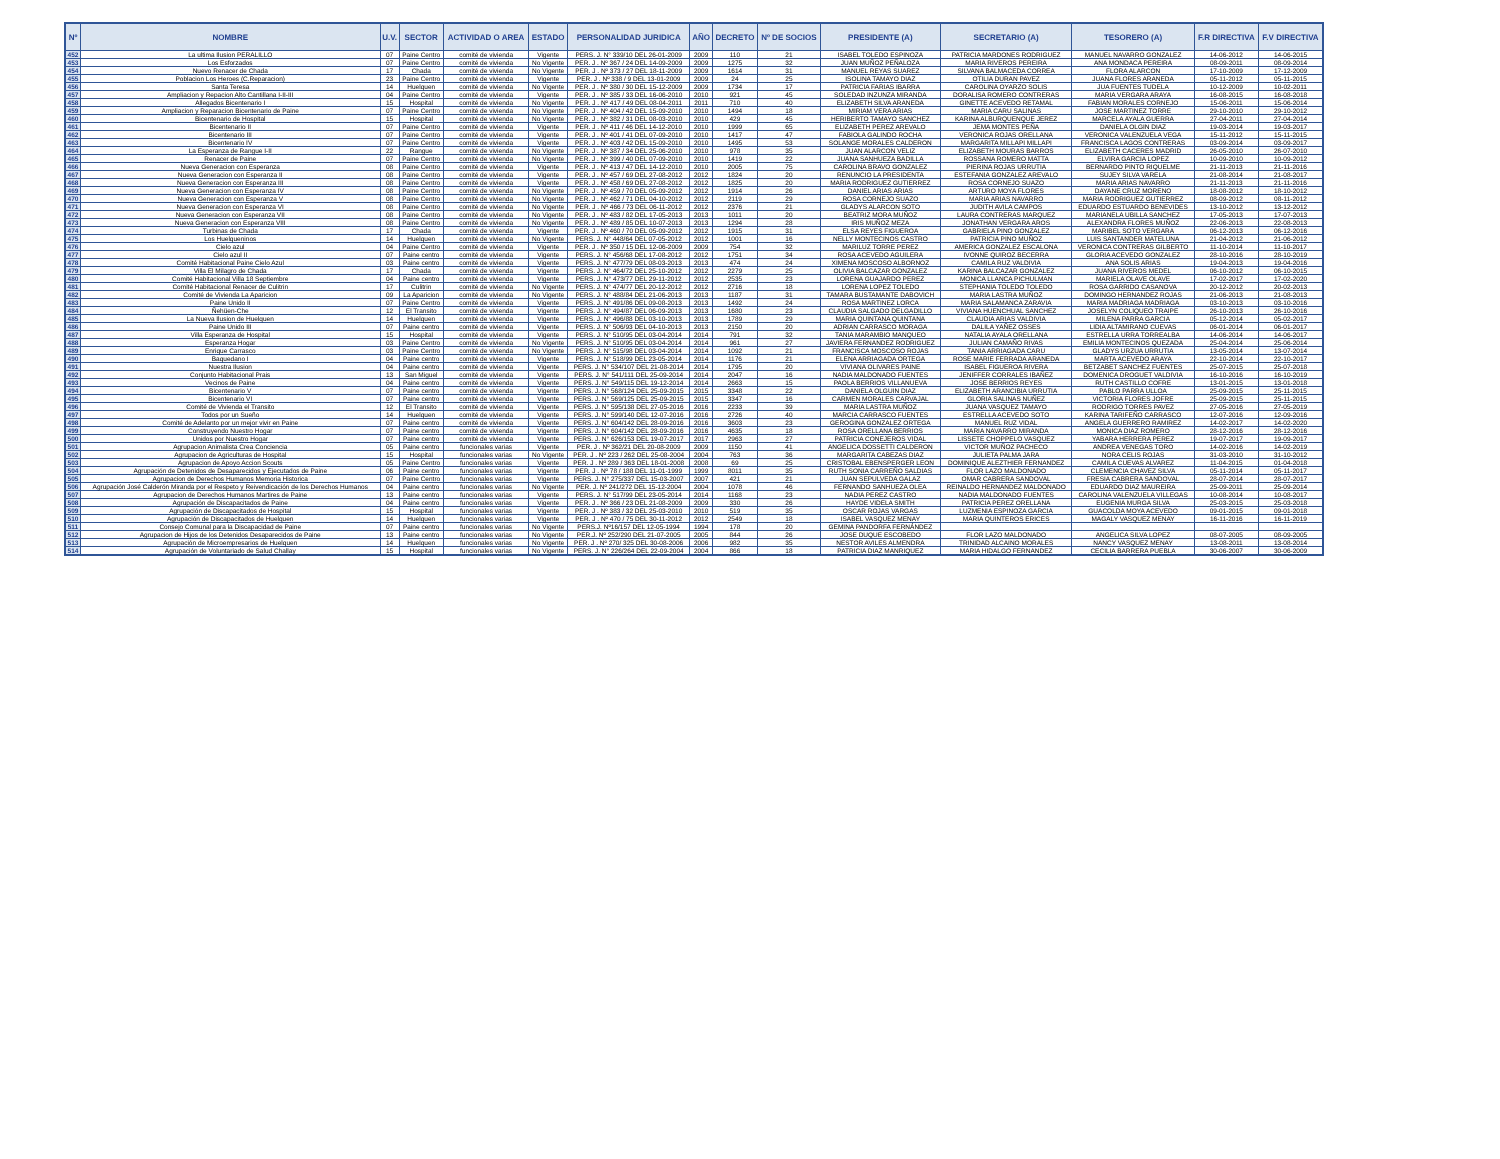| Nº | NOMBRE | U.V. | SECTOR | ACTIVIDAD O AREA | ESTADO | PERSONALIDAD JURIDICA | AÑO | DECRETO | Nº DE SOCIOS | PRESIDENTE (A) | SECRETARIO (A) | TESORERO (A) | F.R DIRECTIVA | F.V DIRECTIVA |
| --- | --- | --- | --- | --- | --- | --- | --- | --- | --- | --- | --- | --- | --- | --- |
| 452 | La ultima Ilusion PERALILLO | 07 | Paine Centro | comité de vivienda | Vigente | PERS. J. N° 339/10 DEL 26-01-2009 | 2009 | 110 | 21 | ISABEL TOLEDO ESPINOZA | PATRICIA MARDONES RODRIGUEZ | MANUEL NAVARRO GONZALEZ | 14-06-2012 | 14-06-2015 |
| 453 | Los Esforzados | 07 | Paine Centro | comité de vivienda | No Vigente | PER. J . Nº 367 / 24 DEL 14-09-2009 | 2009 | 1275 | 32 | JUAN MUÑOZ PEÑALOZA | MARIA RIVEROS PEREIRA | ANA MONDACA PEREIRA | 08-09-2011 | 08-09-2014 |
| 454 | Nuevo Renacer de Chada | 17 | Chada | comité de vivienda | No Vigente | PER. J . Nº 373 / 27 DEL 18-11-2009 | 2009 | 1614 | 31 | MANUEL REYAS SUAREZ | SILVANA BALMACEDA CORREA | FLORA ALARCON | 17-10-2009 | 17-12-2009 |
| 455 | Poblacion Los Heroes (C.Reparacion) | 23 | Paine Centro | comité de vivienda | Vigente | PER. J . Nº 338 / 9 DEL 13-01-2009 | 2009 | 24 | 25 | ISOLINA TAMAYO DIAZ | OTILIA DURAN PAVEZ | JUANA FLORES ARANEDA | 05-11-2012 | 05-11-2015 |
| 456 | Santa Teresa | 14 | Huelquen | comité de vivienda | No Vigente | PER. J . Nº 380 / 30 DEL 15-12-2009 | 2009 | 1734 | 17 | PATRICIA FARIAS IBARRA | CAROLINA OYARZO SOLIS | JUA FUENTES TUDELA | 10-12-2009 | 10-02-2011 |
| 457 | Ampliacion y Repacion Alto Cantillana I-II-III | 04 | Paine Centro | comité de vivienda | Vigente | PER. J . Nº 385 / 33 DEL 16-06-2010 | 2010 | 921 | 45 | SOLEDAD INZUNZA MIRANDA | DORALISA ROMERO CONTRERAS | MARIA VERGARA ARAYA | 16-08-2015 | 16-08-2018 |
| 458 | Allegados Bicentenario I | 15 | Hospital | comité de vivienda | No Vigente | PER. J . Nº 417 / 49 DEL 08-04-2011 | 2011 | 710 | 40 | ELIZABETH SILVA ARANEDA | GINETTE ACEVEDO RETAMAL | FABIAN MORALES CORNEJO | 15-06-2011 | 15-06-2014 |
| 459 | Ampliacion y Reparacion Bicentenario de Paine | 07 | Paine Centro | comité de vivienda | No Vigente | PER. J . Nº 404 / 42 DEL 15-09-2010 | 2010 | 1494 | 18 | MIRIAM VERA ARIAS | MARIA CARU SALINAS | JOSE MARTINEZ TORRE | 29-10-2010 | 29-10-2012 |
| 460 | Bicentenario de Hospital | 15 | Hospital | comité de vivienda | No Vigente | PER. J . Nº 382 / 31 DEL 08-03-2010 | 2010 | 429 | 45 | HERIBERTO TAMAYO SANCHEZ | KARINA ALBURQUENQUE JEREZ | MARCELA AYALA GUERRA | 27-04-2011 | 27-04-2014 |
| 461 | Bicentenario II | 07 | Paine Centro | comité de vivienda | Vigente | PER. J . Nº 411 / 46 DEL 14-12-2010 | 2010 | 1999 | 65 | ELIZABETH PEREZ AREVALO | JEMA MONTES PEÑA | DANIELA OLGIN DIAZ | 19-03-2014 | 19-03-2017 |
| 462 | Bicentenario III | 07 | Paine Centro | comité de vivienda | Vigente | PER. J . Nº 401 / 41 DEL 07-09-2010 | 2010 | 1417 | 47 | FABIOLA GALINDO ROCHA | VERONICA ROJAS ORELLANA | VERONICA VALENZUELA VEGA | 15-11-2012 | 15-11-2015 |
| 463 | Bicentenario IV | 07 | Paine Centro | comité de vivienda | Vigente | PER. J . Nº 403 / 42 DEL 15-09-2010 | 2010 | 1495 | 53 | SOLANGE MORALES CALDERON | MARGARITA MILLAPI MILLAPI | FRANCISCA LAGOS CONTRERAS | 03-09-2014 | 03-09-2017 |
| 464 | La Esperanza de Rangue I-II | 22 | Rangue | comité de vivienda | No Vigente | PER. J . Nº 387 / 34 DEL 25-06-2010 | 2010 | 978 | 35 | JUAN ALARCON VELIZ | ELIZABETH MOURAS BARROS | ELIZABETH CACERES MADRID | 26-05-2010 | 26-07-2010 |
| 465 | Renacer de Paine | 07 | Paine Centro | comité de vivienda | No Vigente | PER. J . Nº 399 / 40 DEL 07-09-2010 | 2010 | 1419 | 22 | JUANA SANHUEZA BADILLA | ROSSANA ROMERO MATTA | ELVIRA GARCIA LOPEZ | 10-09-2010 | 10-09-2012 |
| 466 | Nueva Generacion con Esperanza | 08 | Paine Centro | comité de vivienda | Vigente | PER. J . Nº 413 / 47 DEL 14-12-2010 | 2010 | 2005 | 75 | CAROLINA BRAVO GONZALEZ | PIERINA ROJAS URRUTIA | BERNARDO PINTO RIQUELME | 21-11-2013 | 21-11-2016 |
| 467 | Nueva Generacion con Esperanza II | 08 | Paine Centro | comité de vivienda | Vigente | PER. J . Nº 457 / 69 DEL 27-08-2012 | 2012 | 1824 | 20 | RENUNCIO LA PRESIDENTA | ESTEFANIA GONZALEZ AREVALO | SUJEY SILVA VARELA | 21-08-2014 | 21-08-2017 |
| 468 | Nueva Generacion con Esperanza III | 08 | Paine Centro | comité de vivienda | Vigente | PER. J . Nº 458 / 69 DEL 27-08-2012 | 2012 | 1825 | 20 | MARIA RODRIGUEZ GUTIERREZ | ROSA CORNEJO SUAZO | MARIA ARIAS NAVARRO | 21-11-2013 | 21-11-2016 |
| 469 | Nueva Generacion con Esperanza IV | 08 | Paine Centro | comité de vivienda | No Vigente | PER. J . Nº 459 / 70 DEL 05-09-2012 | 2012 | 1914 | 26 | DANIEL ARIAS ARIAS | ARTURO MOYA FLORES | DAYANE CRUZ MORENO | 18-08-2012 | 18-10-2012 |
| 470 | Nueva Generacion con Esperanza V | 08 | Paine Centro | comité de vivienda | No Vigente | PER. J . Nº 462 / 71 DEL 04-10-2012 | 2012 | 2119 | 29 | ROSA CORNEJO SUAZO | MARIA ARIAS NAVARRO | MARIA RODRIGUEZ GUTIERREZ | 08-09-2012 | 08-11-2012 |
| 471 | Nueva Generacion con Esperanza VI | 08 | Paine Centro | comité de vivienda | No Vigente | PER. J . Nº 466 / 73 DEL 06-11-2012 | 2012 | 2376 | 21 | GLADYS ALARCON SOTO | JUDITH AVILA CAMPOS | EDUARDO ESTUARDO BENEVIDES | 13-10-2012 | 13-12-2012 |
| 472 | Nueva Generacion con Esperanza VII | 08 | Paine Centro | comité de vivienda | No Vigente | PER. J . Nº 483 / 82 DEL 17-05-2013 | 2013 | 1011 | 20 | BEATRIZ MORA MUÑOZ | LAURA CONTRERAS MARQUEZ | MARIANELA UBILLA SANCHEZ | 17-05-2013 | 17-07-2013 |
| 473 | Nueva Generacion con Esperanza VIII | 08 | Paine Centro | comité de vivienda | No Vigente | PER. J . Nº 489 / 85 DEL 10-07-2013 | 2013 | 1294 | 28 | IRIS MUÑOZ MEZA | JONATHAN VERGARA AROS | ALEXANDRA FLORES MUÑOZ | 22-06-2013 | 22-08-2013 |
| 474 | Turbinas de Chada | 17 | Chada | comité de vivienda | Vigente | PER. J . Nº 460 / 70 DEL 05-09-2012 | 2012 | 1915 | 31 | ELSA REYES FIGUEROA | GABRIELA PINO GONZALEZ | MARIBEL SOTO VERGARA | 06-12-2013 | 06-12-2016 |
| 475 | Los Huelqueninos | 14 | Huelquen | comité de vivienda | No Vigente | PERS. J. N° 448/64 DEL 07-05-2012 | 2012 | 1001 | 16 | NELLY MONTECINOS CASTRO | PATRICIA PINO MUÑOZ | LUIS SANTANDER MATELUNA | 21-04-2012 | 21-06-2012 |
| 476 | Cielo azul | 04 | Paine Centro | comité de vivienda | Vigente | PER. J . Nº 350 / 15 DEL 12-06-2009 | 2009 | 754 | 32 | MARILUZ TORRE PEREZ | AMERICA GONZALEZ ESCALONA | VERONICA CONTRERAS GILBERTO | 11-10-2014 | 11-10-2017 |
| 477 | Cielo azul II | 07 | Paine centro | comité de vivienda | Vigente | PERS. J. N° 456/68 DEL 17-08-2012 | 2012 | 1751 | 34 | ROSA ACEVEDO AGUILERA | IVONNE QUIROZ BECERRA | GLORIA ACEVEDO GONZALEZ | 28-10-2016 | 28-10-2019 |
| 478 | Comité Habitacional Paine Cielo Azul | 03 | Paine centro | comité de vivienda | Vigente | PERS. J. N° 477/79 DEL 08-03-2013 | 2013 | 474 | 24 | XIMENA MOSCOSO ALBORNOZ | CAMILA RUZ VALDIVIA | ANA SOLIS ARIAS | 19-04-2013 | 19-04-2016 |
| 479 | Villa El Milagro de Chada | 17 | Chada | comité de vivienda | Vigente | PERS. J. N° 464/72 DEL 25-10-2012 | 2012 | 2279 | 25 | OLIVIA BALCAZAR GONZALEZ | KARINA BALCAZAR GONZALEZ | JUANA RIVEROS MEDEL | 06-10-2012 | 06-10-2015 |
| 480 | Comité Habitacional Villa 18 Septiembre | 04 | Paine centro | comité de vivienda | Vigente | PERS. J. N° 473/77 DEL 29-11-2012 | 2012 | 2535 | 23 | LORENA GUAJARDO PEREZ | MONICA LLANCA PICHULMAN | MARIELA OLAVE OLAVE | 17-02-2017 | 17-02-2020 |
| 481 | Comité Habitacional Renacer de Culitrin | 17 | Culitrin | comité de vivienda | No Vigente | PERS. J. N° 474/77 DEL 20-12-2012 | 2012 | 2716 | 18 | LORENA LOPEZ TOLEDO | STEPHANIA TOLEDO TOLEDO | ROSA GARRIDO CASANOVA | 20-12-2012 | 20-02-2013 |
| 482 | Comité de Vivienda La Aparicion | 09 | La Aparicion | comité de vivienda | No Vigente | PERS. J. N° 488/84 DEL 21-06-2013 | 2013 | 1187 | 31 | TAMARA BUSTAMANTE DABOVICH | MARIA LASTRA MUÑOZ | DOMINGO HERNANDEZ ROJAS | 21-06-2013 | 21-08-2013 |
| 483 | Paine Unido II | 07 | Paine Centro | comité de vivienda | Vigente | PERS. J. N° 491/86 DEL 09-08-2013 | 2013 | 1492 | 24 | ROSA MARTINEZ LORCA | MARIA SALAMANCA ZARAVIA | MARIA MADRIAGA MADRIAGA | 03-10-2013 | 03-10-2016 |
| 484 | Ñehüen-Che | 12 | El Transito | comité de vivienda | Vigente | PERS. J. N° 494/87 DEL 06-09-2013 | 2013 | 1680 | 23 | CLAUDIA SALGADO DELGADILLO | VIVIANA HUENCHUAL SANCHEZ | JOSELYN COLIQUEO TRAIPE | 26-10-2013 | 26-10-2016 |
| 485 | La Nueva Ilusion de Huelquen | 14 | Huelquen | comité de vivienda | Vigente | PERS. J. N° 496/88 DEL 03-10-2013 | 2013 | 1789 | 29 | MARIA QUINTANA QUINTANA | CLAUDIA ARIAS VALDIVIA | MILENA PARRA GARCIA | 05-12-2014 | 05-02-2017 |
| 486 | Paine Unido III | 07 | Paine centro | comité de vivienda | Vigente | PERS. J. N° 506/93 DEL 04-10-2013 | 2013 | 2150 | 20 | ADRIAN CARRASCO MORAGA | DALILA YAÑEZ OSSES | LIDIA ALTAMIRANO CUEVAS | 06-01-2014 | 06-01-2017 |
| 487 | Villa Esperanza de Hospital | 15 | Hospital | comité de vivienda | Vigente | PERS. J. N° 510/95 DEL 03-04-2014 | 2014 | 791 | 32 | TANIA MARAMBIO MANQUEO | NATALIA AYALA ORELLANA | ESTRELLA URRA TORREALBA | 14-06-2014 | 14-06-2017 |
| 488 | Esperanza Hogar | 03 | Paine Centro | comité de vivienda | No Vigente | PERS. J. N° 510/95 DEL 03-04-2014 | 2014 | 961 | 27 | JAVIERA FERNANDEZ RODRIGUEZ | JULIAN CAMAÑO RIVAS | EMILIA MONTECINOS QUEZADA | 25-04-2014 | 25-06-2014 |
| 489 | Enrique Carrasco | 03 | Paine Centro | comité de vivienda | No Vigente | PERS. J. N° 515/98 DEL 03-04-2014 | 2014 | 1092 | 21 | FRANCISCA MOSCOSO ROJAS | TANIA ARRIAGADA CARU | GLADYS URZUA URRUTIA | 13-05-2014 | 13-07-2014 |
| 490 | Baquedano I | 04 | Paine centro | comité de vivienda | Vigente | PERS. J. N° 518/99 DEL 23-05-2014 | 2014 | 1176 | 21 | ELENA ARRIAGADA ORTEGA | ROSE MARIE FERRADA ARANEDA | MARTA ACEVEDO ARAYA | 22-10-2014 | 22-10-2017 |
| 491 | Nuestra Ilusion | 04 | Paine centro | comité de vivienda | Vigente | PERS. J. N° 534/107 DEL 21-08-2014 | 2014 | 1795 | 20 | VIVIANA OLIVARES PAINE | ISABEL FIGUEROA RIVERA | BETZABET SANCHEZ FUENTES | 25-07-2015 | 25-07-2018 |
| 492 | Conjunto Habitacional Prais | 13 | San Miguel | comité de vivienda | Vigente | PERS. J. N° 541/111 DEL 25-09-2014 | 2014 | 2047 | 16 | NADIA MALDONADO FUENTES | JENIFFER CORRALES IBAÑEZ | DOMENICA DROGUET VALDIVIA | 16-10-2016 | 16-10-2019 |
| 493 | Vecinos de Paine | 04 | Paine centro | comité de vivienda | Vigente | PERS. J. N° 549/115 DEL 19-12-2014 | 2014 | 2663 | 15 | PAOLA BERRIOS VILLANUEVA | JOSE BERRIOS REYES | RUTH CASTILLO COFRE | 13-01-2015 | 13-01-2018 |
| 494 | Bicentenario V | 07 | Paine centro | comité de vivienda | Vigente | PERS. J. N° 568/124 DEL 25-09-2015 | 2015 | 3348 | 22 | DANIELA OLGUIN DIAZ | ELIZABETH ARANCIBIA URRUTIA | PABLO PARRA ULLOA | 25-09-2015 | 25-11-2015 |
| 495 | Bicentenario VI | 07 | Paine centro | comité de vivienda | Vigente | PERS. J. N° 569/125 DEL 25-09-2015 | 2015 | 3347 | 16 | CARMEN MORALES CARVAJAL | GLORIA SALINAS NUÑEZ | VICTORIA FLORES JOFRE | 25-09-2015 | 25-11-2015 |
| 496 | Comité de Vivienda el Transito | 12 | El Transito | comité de vivienda | Vigente | PERS. J. N° 595/138 DEL 27-05-2016 | 2016 | 2233 | 39 | MARIA LASTRA MUÑOZ | JUANA VASQUEZ TAMAYO | RODRIGO TORRES PAVEZ | 27-05-2016 | 27-05-2019 |
| 497 | Todos por un Sueño | 14 | Huelquen | comité de vivienda | Vigente | PERS. J. N° 599/140 DEL 12-07-2016 | 2016 | 2726 | 40 | MARCIA CARRASCO FUENTES | ESTRELLA ACEVEDO SOTO | KARINA TARIFEÑO CARRASCO | 12-07-2016 | 12-09-2016 |
| 498 | Comité de Adelanto por un mejor vivir en Paine | 07 | Paine centro | comité de vivienda | Vigente | PERS. J. N° 604/142 DEL 28-09-2016 | 2016 | 3603 | 23 | GEROGINA GONZALEZ ORTEGA | MANUEL RUZ VIDAL | ANGELA GUERRERO RAMIREZ | 14-02-2017 | 14-02-2020 |
| 499 | Construyendo Nuestro Hogar | 07 | Paine centro | comité de vivienda | Vigente | PERS. J. N° 604/142 DEL 28-09-2016 | 2016 | 4635 | 18 | ROSA ORELLANA BERRIOS | MARIA NAVARRO MIRANDA | MONICA DIAZ ROMERO | 28-12-2016 | 28-12-2016 |
| 500 | Unidos por Nuestro Hogar | 07 | Paine centro | comité de vivienda | Vigente | PERS. J. N° 626/153 DEL 19-07-2017 | 2017 | 2963 | 27 | PATRICIA CONEJEROS VIDAL | LISSETE CHOPPELO VASQUEZ | YABARA HERRERA PEREZ | 19-07-2017 | 19-09-2017 |
| 501 | Agrupacion Animalista Crea Conciencia | 05 | Paine centro | funcionales varias | Vigente | PER. J . Nº 362/21 DEL 20-08-2009 | 2009 | 1150 | 41 | ANGELICA DOSSETTI CALDERON | VICTOR MUÑOZ PACHECO | ANDREA VENEGAS TORO | 14-02-2016 | 14-02-2019 |
| 502 | Agrupacion de Agriculturas de Hospital | 15 | Hospital | funcionales varias | No Vigente | PER. J . Nº 223 / 262 DEL 25-08-2004 | 2004 | 763 | 36 | MARGARITA CABEZAS DIAZ | JULIETA PALMA JARA | NORA CELIS ROJAS | 31-03-2010 | 31-10-2012 |
| 503 | Agrupacion de Apoyo Accion Scouts | 05 | Paine Centro | funcionales varias | Vigente | PER. J . Nº 289 / 363 DEL 18-01-2008 | 2008 | 69 | 25 | CRISTOBAL EBENSPERGER LEON | DOMINIQUE ALEZTHIER FERNANDEZ | CAMILA CUEVAS ALVAREZ | 11-04-2015 | 01-04-2018 |
| 504 | Agrupación de Detenidos de Desaparecidos y Ejecutados de Paine | 06 | Paine centro | funcionales varias | Vigente | PER. J . Nº 78 / 188 DEL 11-01-1999 | 1999 | 8011 | 35 | RUTH SONIA CARREÑO SALDIAS | FLOR LAZO MALDONADO | CLEMENCIA CHAVEZ SILVA | 05-11-2014 | 05-11-2017 |
| 505 | Agrupacion de Derechos Humanos Memoria Historica | 07 | Paine Centro | funcionales varias | Vigente | PERS. J. N° 275/337 DEL 15-03-2007 | 2007 | 421 | 21 | JUAN SEPULVEDA GALAZ | OMAR CABRERA SANDOVAL | FRESIA CABRERA SANDOVAL | 28-07-2014 | 28-07-2017 |
| 506 | Agrupación José Calderón Miranda por el Respeto y Reivendicación de los Derechos Humanos | 04 | Paine centro | funcionales varias | No Vigente | PER. J. Nº 241/272 DEL 15-12-2004 | 2004 | 1078 | 46 | FERNANDO SANHUEZA OLEA | REINALDO HERNANDEZ MALDONADO | EDUARDO DIAZ MAUREIRA | 25-09-2011 | 25-09-2014 |
| 507 | Agrupacion de Derechos Humanos Martires de Paine | 13 | Paine centro | funcionales varias | Vigente | PERS. J. N° 517/99 DEL 23-05-2014 | 2014 | 1168 | 23 | NADIA PEREZ CASTRO | NADIA MALDONADO FUENTES | CAROLINA VALENZUELA VILLEGAS | 10-08-2014 | 10-08-2017 |
| 508 | Agrupación de Discapacitados de Paine | 04 | Paine centro | funcionales varias | Vigente | PER. J . Nº 366 / 23 DEL 21-08-2009 | 2009 | 330 | 26 | HAYDE VIDELA SMITH | PATRICIA PEREZ ORELLANA | EUGENIA MURGA SILVA | 25-03-2015 | 25-03-2018 |
| 509 | Agrupación de Discapacitados de Hospital | 15 | Hospital | funcionales varias | Vigente | PER. J . Nº 383 / 32 DEL 25-03-2010 | 2010 | 519 | 35 | OSCAR ROJAS VARGAS | LUZMENIA ESPINOZA GARCIA | GUACOLDA MOYA ACEVEDO | 09-01-2015 | 09-01-2018 |
| 510 | Agrupación de Discapacitados de Huelquen | 14 | Huelquen | funcionales varias | Vigente | PER. J . Nº 470 / 75 DEL 30-11-2012 | 2012 | 2549 | 18 | ISABEL VASQUEZ MENAY | MARIA QUINTEROS ERICES | MAGALY VASQUEZ MENAY | 16-11-2016 | 16-11-2019 |
| 511 | Consejo Comunal para la Discapacidad de Paine | 07 | Paine centro | funcionales varias | No Vigente | PERS.J. Nº16/157 DEL 12-05-1994 | 1994 | 178 | 20 | GEMINA PANDORFA FERNÁNDEZ | | | | |
| 512 | Agrupacion de Hijos de los Detenidos Desaparecidos de Paine | 13 | Paine centro | funcionales varias | No Vigente | PER.J. Nº 252/290 DEL 21-07-2005 | 2005 | 844 | 26 | JOSE DUQUE ESCOBEDO | FLOR LAZO MALDONADO | ANGELICA SILVA LOPEZ | 08-07-2005 | 08-09-2005 |
| 513 | Agrupación de Microempresarios de Huelquen | 14 | Huelquen | funcionales varias | No Vigente | PER. J . Nº 270/ 325 DEL 30-08-2006 | 2006 | 982 | 35 | NESTOR AVILES ALMENDRA | TRINIDAD ALCAINO MORALES | NANCY VASQUEZ MENAY | 13-08-2011 | 13-08-2014 |
| 514 | Agrupación de Voluntariado de Salud Challay | 15 | Hospital | funcionales varias | No Vigente | PERS. J. N° 226/264 DEL 22-09-2004 | 2004 | 866 | 18 | PATRICIA DIAZ MANRIQUEZ | MARIA HIDALGO FERNANDEZ | CECILIA BARRERA PUEBLA | 30-06-2007 | 30-06-2009 |